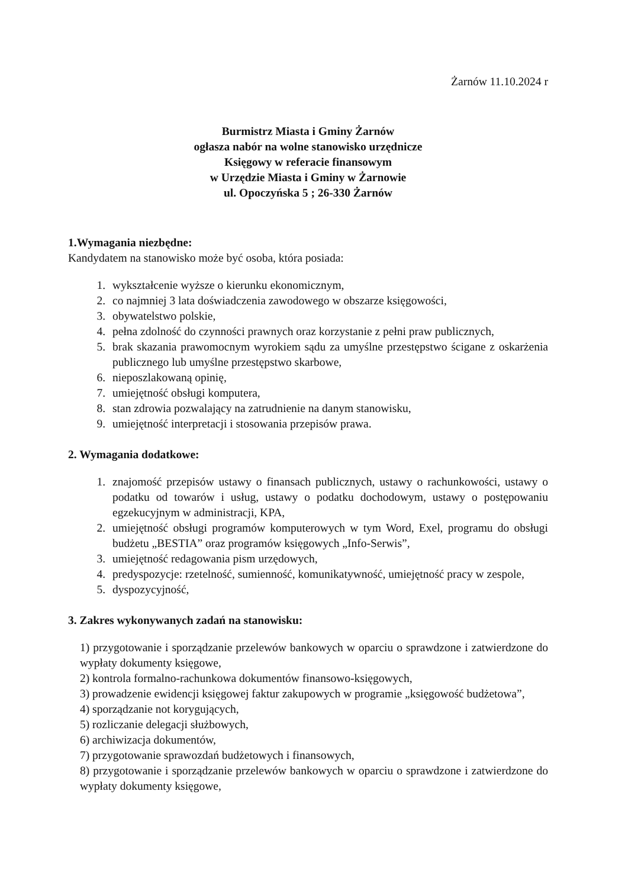Żarnów 11.10.2024 r
Burmistrz Miasta i Gminy Żarnów
ogłasza nabór na wolne stanowisko urzędnicze
Księgowy w referacie finansowym
w Urzędzie Miasta i Gminy w Żarnowie
ul. Opoczyńska 5 ; 26-330 Żarnów
1.Wymagania niezbędne:
Kandydatem na stanowisko może być osoba, która posiada:
1. wykształcenie wyższe o kierunku ekonomicznym,
2. co najmniej 3 lata doświadczenia zawodowego w obszarze księgowości,
3. obywatelstwo polskie,
4. pełna zdolność do czynności prawnych oraz korzystanie z pełni praw publicznych,
5. brak skazania prawomocnym wyrokiem sądu za umyślne przestępstwo ścigane z oskarżenia publicznego lub umyślne przestępstwo skarbowe,
6. nieposzlakowaną opinię,
7. umiejętność obsługi komputera,
8. stan zdrowia pozwalający na zatrudnienie na danym stanowisku,
9. umiejętność interpretacji i stosowania przepisów prawa.
2. Wymagania dodatkowe:
1. znajomość przepisów ustawy o finansach publicznych, ustawy o rachunkowości, ustawy o podatku od towarów i usług, ustawy o podatku dochodowym, ustawy o postępowaniu egzekucyjnym w administracji, KPA,
2. umiejętność obsługi programów komputerowych w tym Word, Exel, programu do obsługi budżetu „BESTIA” oraz programów księgowych „Info-Serwis”,
3. umiejętność redagowania pism urzędowych,
4. predyspozycje: rzetelność, sumienność, komunikatywność, umiejętność pracy w zespole,
5. dyspozycyjność,
3. Zakres wykonywanych zadań na stanowisku:
1) przygotowanie i sporządzanie przelewów bankowych w oparciu o sprawdzone i zatwierdzone do wypłaty dokumenty księgowe,
2) kontrola formalno-rachunkowa dokumentów finansowo-księgowych,
3) prowadzenie ewidencji księgowej faktur zakupowych w programie „księgowość budżetowa”,
4) sporządzanie not korygujących,
5) rozliczanie delegacji służbowych,
6) archiwizacja dokumentów,
7) przygotowanie sprawozdań budżetowych i finansowych,
8) przygotowanie i sporządzanie przelewów bankowych w oparciu o sprawdzone i zatwierdzone do wypłaty dokumenty księgowe,